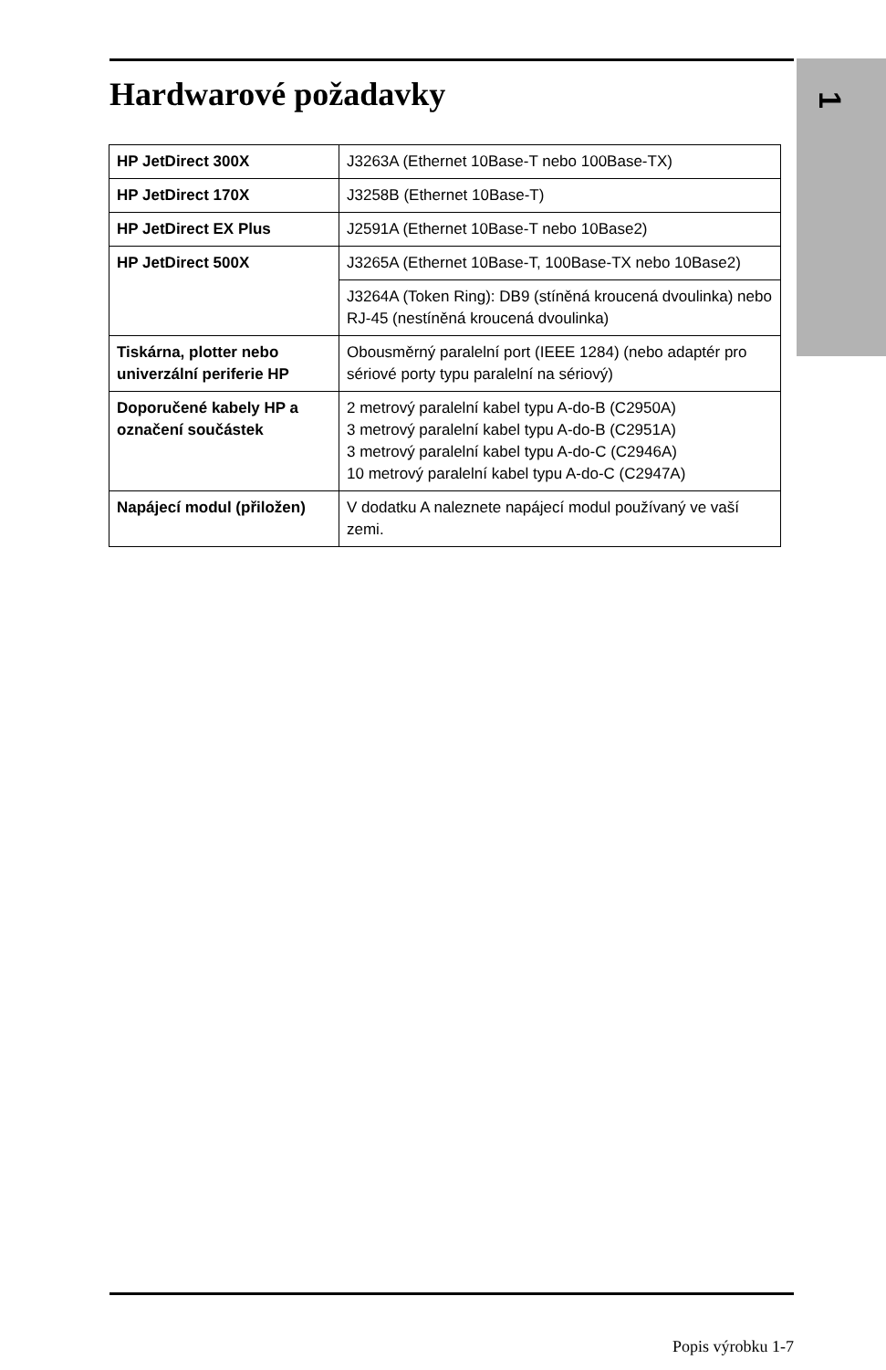1
Hardwarové požadavky
| HP JetDirect 300X | J3263A (Ethernet 10Base-T nebo 100Base-TX) |
| HP JetDirect 170X | J3258B (Ethernet 10Base-T) |
| HP JetDirect EX Plus | J2591A (Ethernet 10Base-T nebo 10Base2) |
| HP JetDirect 500X | J3265A (Ethernet 10Base-T, 100Base-TX nebo 10Base2) |
| | J3264A (Token Ring): DB9 (stíněná kroucená dvoulinka) nebo RJ-45 (nestíněná kroucená dvoulinka) |
| Tiskárna, plotter nebo univerzální periferie HP | Obousměrný paralelní port (IEEE 1284) (nebo adaptér pro sériové porty typu paralelní na sériový) |
| Doporučené kabely HP a označení součástek | 2 metrový paralelní kabel typu A-do-B (C2950A) 3 metrový paralelní kabel typu A-do-B (C2951A) 3 metrový paralelní kabel typu A-do-C (C2946A) 10 metrový paralelní kabel typu A-do-C (C2947A) |
| Napájecí modul (přiložen) | V dodatku A naleznete napájecí modul používaný ve vaší zemi. |
Popis výrobku 1-7